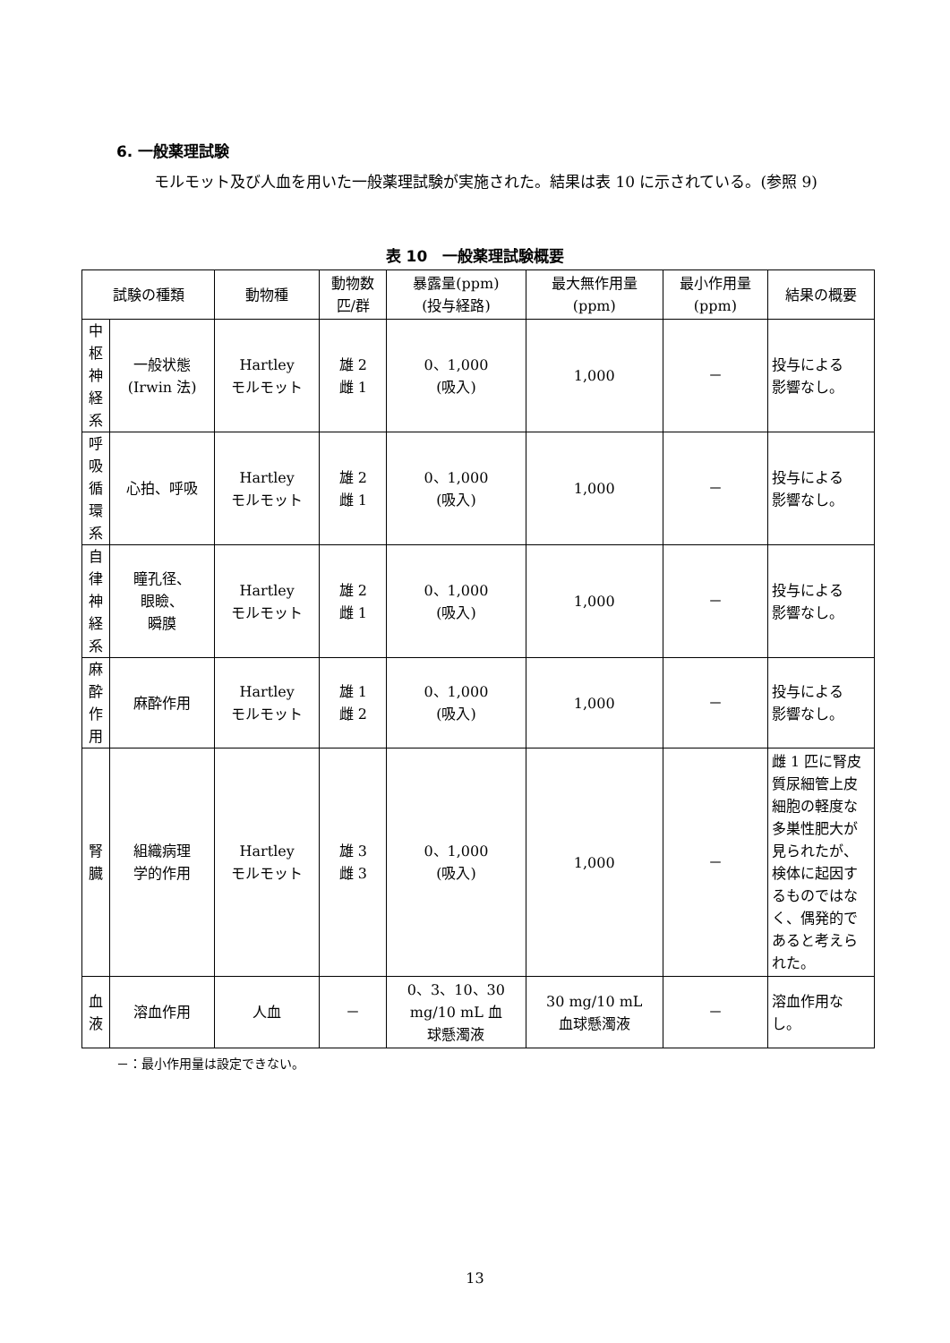6. 一般薬理試験
モルモット及び人血を用いた一般薬理試験が実施された。結果は表 10 に示されている。(参照 9)
表 10　一般薬理試験概要
| 試験の種類 | | 動物種 | 動物数 匹/群 | 暴露量(ppm) (投与経路) | 最大無作用量 (ppm) | 最小作用量 (ppm) | 結果の概要 |
| --- | --- | --- | --- | --- | --- | --- | --- |
| 中 枢 神 経 系 | 一般状態 (Irwin 法) | Hartley モルモット | 雄 2 雌 1 | 0、1,000 (吸入) | 1,000 | － | 投与による 影響なし。 |
| 呼 吸 循 環 系 | 心拍、呼吸 | Hartley モルモット | 雄 2 雌 1 | 0、1,000 (吸入) | 1,000 | － | 投与による 影響なし。 |
| 自 律 神 経 系 | 瞳孔径、 眼瞼、 瞬膜 | Hartley モルモット | 雄 2 雌 1 | 0、1,000 (吸入) | 1,000 | － | 投与による 影響なし。 |
| 麻 酔 作 用 | 麻酔作用 | Hartley モルモット | 雄 1 雌 2 | 0、1,000 (吸入) | 1,000 | － | 投与による 影響なし。 |
| 腎 臓 | 組織病理 学的作用 | Hartley モルモット | 雄 3 雌 3 | 0、1,000 (吸入) | 1,000 | － | 雌 1 匹に腎皮質尿細管上皮細胞の軽度な多巣性肥大が見られたが、検体に起因するものではなく、偶発的であると考えられた。 |
| 血 液 | 溶血作用 | 人血 | － | 0、3、10、30 mg/10 mL 血 球懸濁液 | 30 mg/10 mL 血球懸濁液 | － | 溶血作用なし。 |
－：最小作用量は設定できない。
13